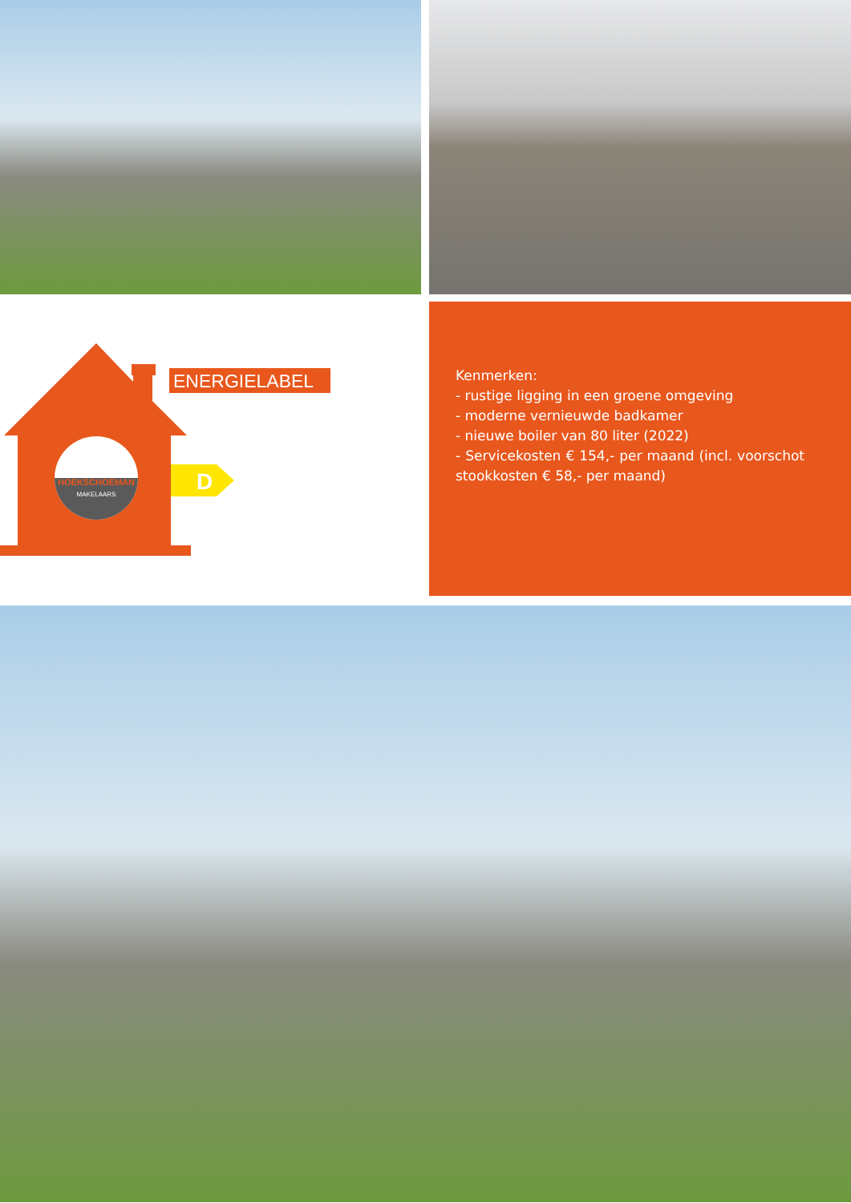HOEKSCHOEMAN
MAKELAARS
ENERGIELABEL
D
Kenmerken:
- rustige ligging in een groene omgeving
- moderne vernieuwde badkamer
- nieuwe boiler van 80 liter (2022)
- Servicekosten € 154,- per maand (incl. voorschot stookkosten € 58,- per maand)